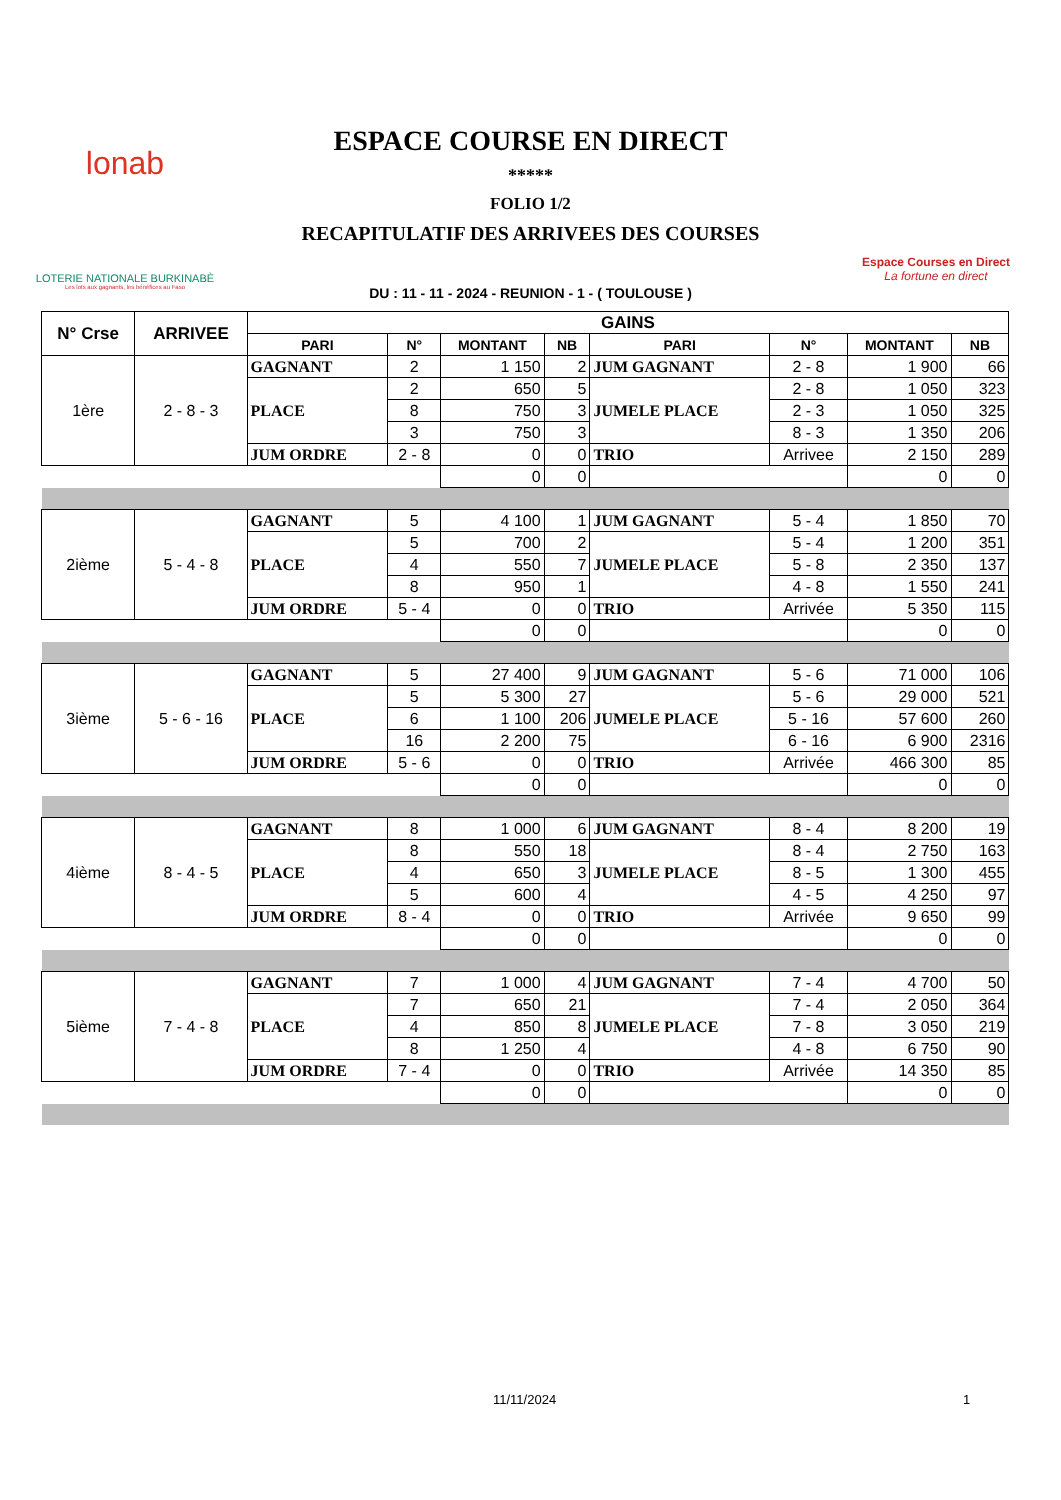lonab
LOTERIE NATIONALE BURKINABÈ
Les lots aux gagnants, les bénéfices au Faso
ESPACE COURSE EN DIRECT
*****
FOLIO 1/2
RECAPITULATIF DES ARRIVEES DES COURSES
DU : 11 - 11 - 2024 - REUNION - 1 - ( TOULOUSE )
Espace Courses en Direct
La fortune en direct
| N° Crse | ARRIVEE | GAINS | | | | | | | | |
| --- | --- | --- | --- | --- | --- | --- | --- | --- | --- | --- |
| | | PARI | N° | MONTANT | NB | PARI | N° | MONTANT | NB | |
| 1ère | 2 - 8 - 3 | GAGNANT | 2 | 1 150 | 2 | JUM GAGNANT | 2 - 8 | 1 900 | 66 | |
| | | PLACE | 2 | 650 | 5 | JUMELE PLACE | 2 - 8 | 1 050 | 323 | |
| | | | 8 | 750 | 3 | | 2 - 3 | 1 050 | 325 | |
| | | | 3 | 750 | 3 | | 8 - 3 | 1 350 | 206 | |
| | | JUM ORDRE | 2 - 8 | 0 | 0 | TRIO | Arrivee | 2 150 | 289 | |
| | | | | 0 | 0 | | | 0 | 0 | |
| 2ième | 5 - 4 - 8 | GAGNANT | 5 | 4 100 | 1 | JUM GAGNANT | 5 - 4 | 1 850 | 70 | |
| | | PLACE | 5 | 700 | 2 | JUMELE PLACE | 5 - 4 | 1 200 | 351 | |
| | | | 4 | 550 | 7 | | 5 - 8 | 2 350 | 137 | |
| | | | 8 | 950 | 1 | | 4 - 8 | 1 550 | 241 | |
| | | JUM ORDRE | 5 - 4 | 0 | 0 | TRIO | Arrivée | 5 350 | 115 | |
| | | | | 0 | 0 | | | 0 | 0 | |
| 3ième | 5 - 6 - 16 | GAGNANT | 5 | 27 400 | 9 | JUM GAGNANT | 5 - 6 | 71 000 | 106 | |
| | | PLACE | 5 | 5 300 | 27 | JUMELE PLACE | 5 - 6 | 29 000 | 521 | |
| | | | 6 | 1 100 | 206 | | 5 - 16 | 57 600 | 260 | |
| | | | 16 | 2 200 | 75 | | 6 - 16 | 6 900 | 2316 | |
| | | JUM ORDRE | 5 - 6 | 0 | 0 | TRIO | Arrivée | 466 300 | 85 | |
| | | | | 0 | 0 | | | 0 | 0 | |
| 4ième | 8 - 4 - 5 | GAGNANT | 8 | 1 000 | 6 | JUM GAGNANT | 8 - 4 | 8 200 | 19 | |
| | | PLACE | 8 | 550 | 18 | JUMELE PLACE | 8 - 4 | 2 750 | 163 | |
| | | | 4 | 650 | 3 | | 8 - 5 | 1 300 | 455 | |
| | | | 5 | 600 | 4 | | 4 - 5 | 4 250 | 97 | |
| | | JUM ORDRE | 8 - 4 | 0 | 0 | TRIO | Arrivée | 9 650 | 99 | |
| | | | | 0 | 0 | | | 0 | 0 | |
| 5ième | 7 - 4 - 8 | GAGNANT | 7 | 1 000 | 4 | JUM GAGNANT | 7 - 4 | 4 700 | 50 | |
| | | PLACE | 7 | 650 | 21 | JUMELE PLACE | 7 - 4 | 2 050 | 364 | |
| | | | 4 | 850 | 8 | | 7 - 8 | 3 050 | 219 | |
| | | | 8 | 1 250 | 4 | | 4 - 8 | 6 750 | 90 | |
| | | JUM ORDRE | 7 - 4 | 0 | 0 | TRIO | Arrivée | 14 350 | 85 | |
| | | | | 0 | 0 | | | 0 | 0 | |
11/11/2024 1